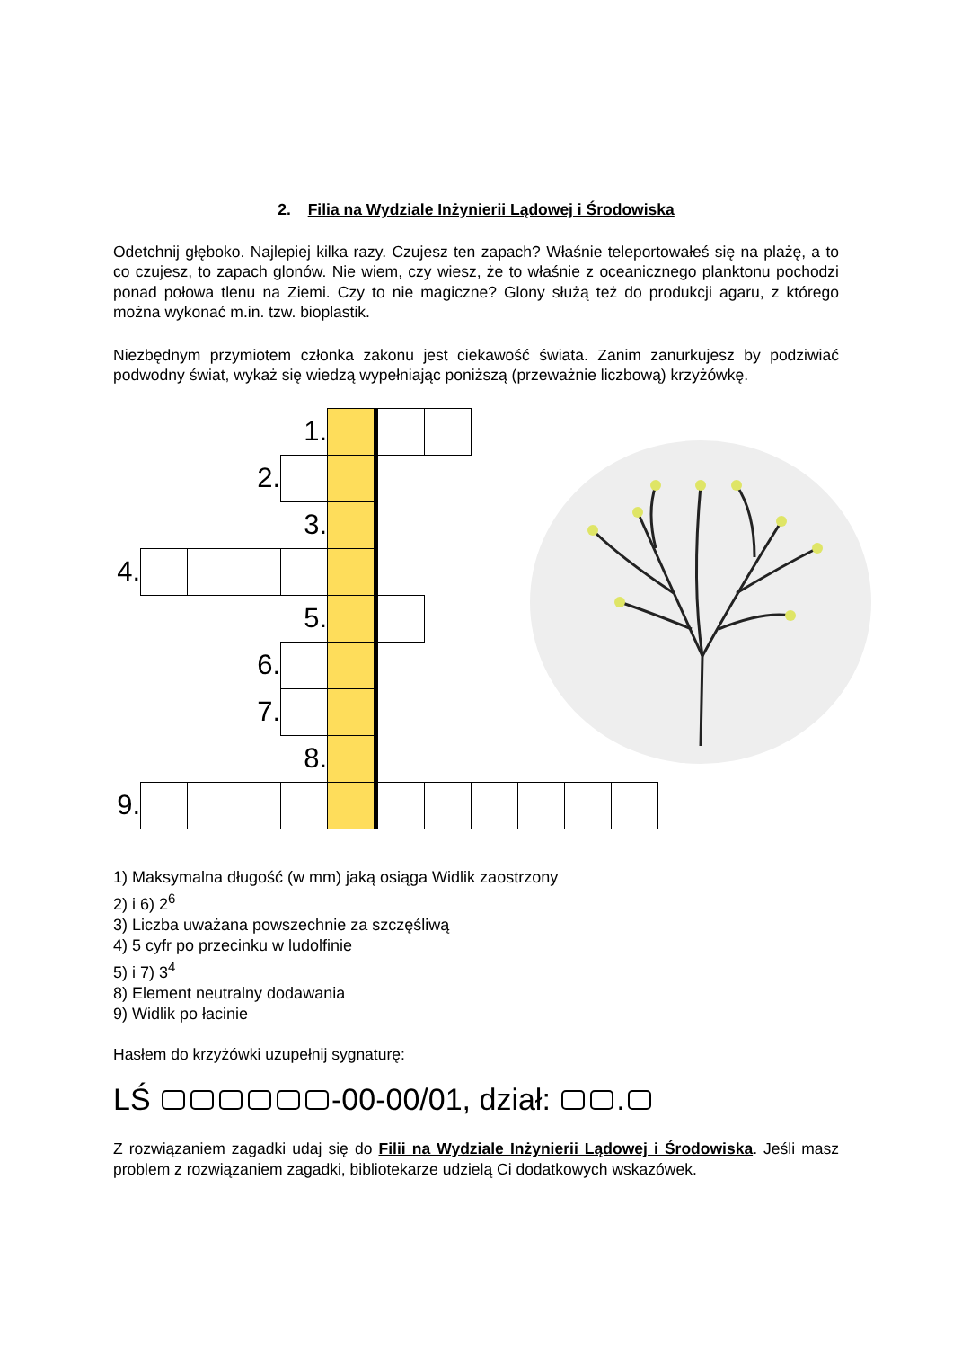2. Filia na Wydziale Inżynierii Lądowej i Środowiska
Odetchnij głęboko. Najlepiej kilka razy. Czujesz ten zapach? Właśnie teleportowałeś się na plażę, a to co czujesz, to zapach glonów. Nie wiem, czy wiesz, że to właśnie z oceanicznego planktonu pochodzi ponad połowa tlenu na Ziemi. Czy to nie magiczne? Glony służą też do produkcji agaru, z którego można wykonać m.in. tzw. bioplastik.
Niezbędnym przymiotem członka zakonu jest ciekawość świata. Zanim zanurkujesz by podziwiać podwodny świat, wykaż się wiedzą wypełniając poniższą (przeważnie liczbową) krzyżówkę.
| | | | | 1. | | | | | | | |
| | | | 2. | | | | | | | | |
| | | | | 3. | | | | | | | |
| 4. | | | | | | | | | | | |
| | | | | 5. | | | | | | | |
| | | | 6. | | | | | | | | |
| | | | 7. | | | | | | | | |
| | | | | 8. | | | | | | | |
| 9. | | | | | | | | | | | |
1) Maksymalna długość (w mm) jaką osiąga Widlik zaostrzony
2) i 6) 2<sup>6</sup>
3) Liczba uważana powszechnie za szczęśliwą
4) 5 cyfr po przecinku w ludolfinie
5) i 7) 3<sup>4</sup>
8) Element neutralny dodawania
9) Widlik po łacinie
Hasłem do krzyżówki uzupełnij sygnaturę:
LŚ -00-00/01, dział: .
Z rozwiązaniem zagadki udaj się do Filii na Wydziale Inżynierii Lądowej i Środowiska. Jeśli masz problem z rozwiązaniem zagadki, bibliotekarze udzielą Ci dodatkowych wskazówek.